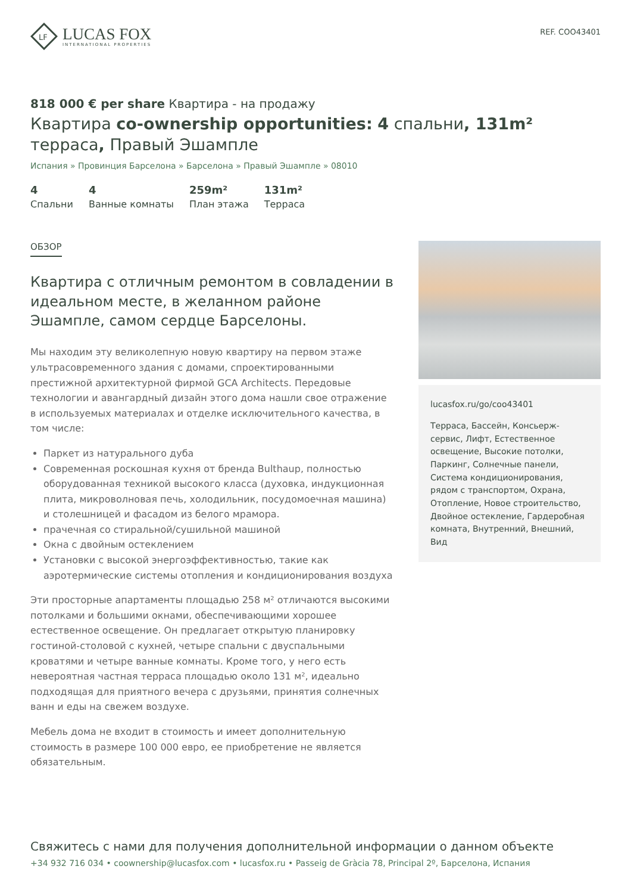LF
LUCAS FOX
INTERNATIONAL PROPERTIES
REF. COO43401
818 000 € per share Квартира - на продажу
Квартира co-ownership opportunities: 4 спальни, 131m² терраса, Правый Эшампле
Испания » Провинция Барселона » Барселона » Правый Эшампле » 08010
4
Спальни
4
Ванные комнаты
259m²
План этажа
131m²
Терраса
ОБЗОР
Квартира с отличным ремонтом в совладении в идеальном месте, в желанном районе Эшампле, самом сердце Барселоны.
Мы находим эту великолепную новую квартиру на первом этаже ультрасовременного здания с домами, спроектированными престижной архитектурной фирмой GCA Architects. Передовые технологии и авангардный дизайн этого дома нашли свое отражение в используемых материалах и отделке исключительного качества, в том числе:
Паркет из натурального дуба
Современная роскошная кухня от бренда Bulthaup, полностью оборудованная техникой высокого класса (духовка, индукционная плита, микроволновая печь, холодильник, посудомоечная машина) и столешницей и фасадом из белого мрамора.
прачечная со стиральной/сушильной машиной
Окна с двойным остеклением
Установки с высокой энергоэффективностью, такие как аэротермические системы отопления и кондиционирования воздуха
Эти просторные апартаменты площадью 258 м² отличаются высокими потолками и большими окнами, обеспечивающими хорошее естественное освещение. Он предлагает открытую планировку гостиной-столовой с кухней, четыре спальни с двуспальными кроватями и четыре ванные комнаты. Кроме того, у него есть невероятная частная терраса площадью около 131 м², идеально подходящая для приятного вечера с друзьями, принятия солнечных ванн и еды на свежем воздухе.
Мебель дома не входит в стоимость и имеет дополнительную стоимость в размере 100 000 евро, ее приобретение не является обязательным.
lucasfox.ru/go/coo43401
Терраса, Бассейн, Консьерж-сервис, Лифт, Естественное освещение, Высокие потолки, Паркинг, Солнечные панели, Система кондиционирования, рядом с транспортом, Охрана, Отопление, Новое строительство, Двойное остекление, Гардеробная комната, Внутренний, Внешний, Вид
Свяжитесь с нами для получения дополнительной информации о данном объекте
+34 932 716 034 • coownership@lucasfox.com • lucasfox.ru • Passeig de Gràcia 78, Principal 2º, Барселона, Испания